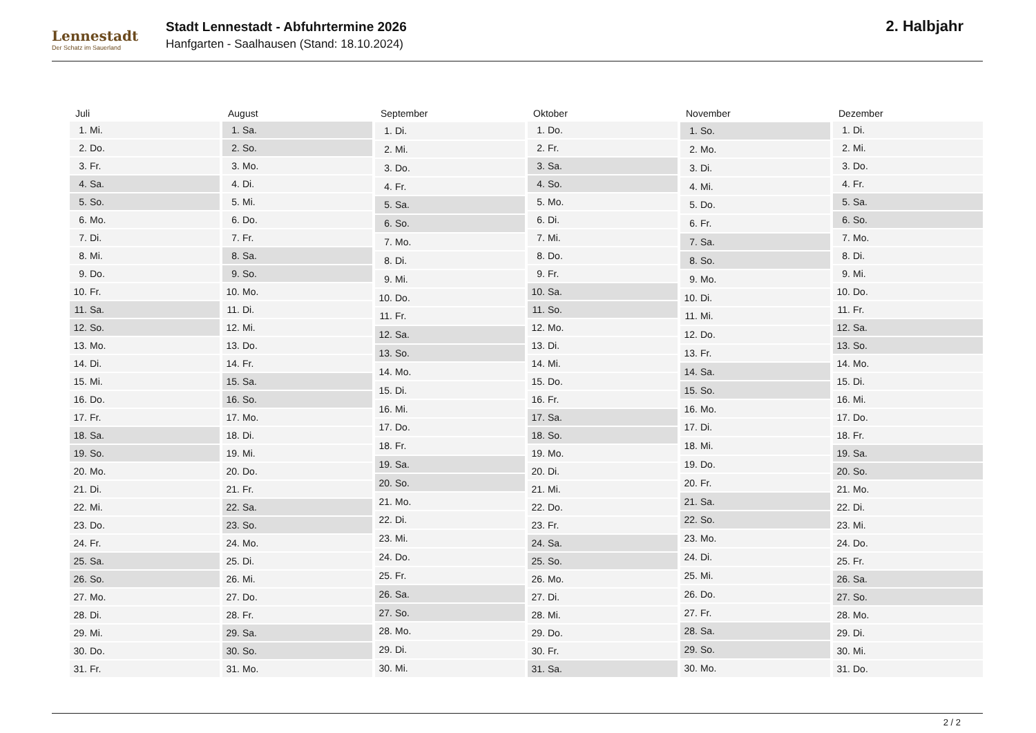Lennestadt
Der Schatz im Sauerland
Stadt Lennestadt - Abfuhrtermine 2026
Hanfgarten - Saalhausen (Stand: 18.10.2024)
2. Halbjahr
| Juli | |
| --- | --- |
| 1. | Mi. |
| 2. | Do. |
| 3. | Fr. |
| 4. | Sa. |
| 5. | So. |
| 6. | Mo. |
| 7. | Di. |
| 8. | Mi. |
| 9. | Do. |
| 10. | Fr. |
| 11. | Sa. |
| 12. | So. |
| 13. | Mo. |
| 14. | Di. |
| 15. | Mi. |
| 16. | Do. |
| 17. | Fr. |
| 18. | Sa. |
| 19. | So. |
| 20. | Mo. |
| 21. | Di. |
| 22. | Mi. |
| 23. | Do. |
| 24. | Fr. |
| 25. | Sa. |
| 26. | So. |
| 27. | Mo. |
| 28. | Di. |
| 29. | Mi. |
| 30. | Do. |
| 31. | Fr. |
| August | |
| --- | --- |
| 1. | Sa. |
| 2. | So. |
| 3. | Mo. |
| 4. | Di. |
| 5. | Mi. |
| 6. | Do. |
| 7. | Fr. |
| 8. | Sa. |
| 9. | So. |
| 10. | Mo. |
| 11. | Di. |
| 12. | Mi. |
| 13. | Do. |
| 14. | Fr. |
| 15. | Sa. |
| 16. | So. |
| 17. | Mo. |
| 18. | Di. |
| 19. | Mi. |
| 20. | Do. |
| 21. | Fr. |
| 22. | Sa. |
| 23. | So. |
| 24. | Mo. |
| 25. | Di. |
| 26. | Mi. |
| 27. | Do. |
| 28. | Fr. |
| 29. | Sa. |
| 30. | So. |
| 31. | Mo. |
| September | |
| --- | --- |
| 1. | Di. |
| 2. | Mi. |
| 3. | Do. |
| 4. | Fr. |
| 5. | Sa. |
| 6. | So. |
| 7. | Mo. |
| 8. | Di. |
| 9. | Mi. |
| 10. | Do. |
| 11. | Fr. |
| 12. | Sa. |
| 13. | So. |
| 14. | Mo. |
| 15. | Di. |
| 16. | Mi. |
| 17. | Do. |
| 18. | Fr. |
| 19. | Sa. |
| 20. | So. |
| 21. | Mo. |
| 22. | Di. |
| 23. | Mi. |
| 24. | Do. |
| 25. | Fr. |
| 26. | Sa. |
| 27. | So. |
| 28. | Mo. |
| 29. | Di. |
| 30. | Mi. |
| Oktober | |
| --- | --- |
| 1. | Do. |
| 2. | Fr. |
| 3. | Sa. |
| 4. | So. |
| 5. | Mo. |
| 6. | Di. |
| 7. | Mi. |
| 8. | Do. |
| 9. | Fr. |
| 10. | Sa. |
| 11. | So. |
| 12. | Mo. |
| 13. | Di. |
| 14. | Mi. |
| 15. | Do. |
| 16. | Fr. |
| 17. | Sa. |
| 18. | So. |
| 19. | Mo. |
| 20. | Di. |
| 21. | Mi. |
| 22. | Do. |
| 23. | Fr. |
| 24. | Sa. |
| 25. | So. |
| 26. | Mo. |
| 27. | Di. |
| 28. | Mi. |
| 29. | Do. |
| 30. | Fr. |
| 31. | Sa. |
| November | |
| --- | --- |
| 1. | So. |
| 2. | Mo. |
| 3. | Di. |
| 4. | Mi. |
| 5. | Do. |
| 6. | Fr. |
| 7. | Sa. |
| 8. | So. |
| 9. | Mo. |
| 10. | Di. |
| 11. | Mi. |
| 12. | Do. |
| 13. | Fr. |
| 14. | Sa. |
| 15. | So. |
| 16. | Mo. |
| 17. | Di. |
| 18. | Mi. |
| 19. | Do. |
| 20. | Fr. |
| 21. | Sa. |
| 22. | So. |
| 23. | Mo. |
| 24. | Di. |
| 25. | Mi. |
| 26. | Do. |
| 27. | Fr. |
| 28. | Sa. |
| 29. | So. |
| 30. | Mo. |
| Dezember | |
| --- | --- |
| 1. | Di. |
| 2. | Mi. |
| 3. | Do. |
| 4. | Fr. |
| 5. | Sa. |
| 6. | So. |
| 7. | Mo. |
| 8. | Di. |
| 9. | Mi. |
| 10. | Do. |
| 11. | Fr. |
| 12. | Sa. |
| 13. | So. |
| 14. | Mo. |
| 15. | Di. |
| 16. | Mi. |
| 17. | Do. |
| 18. | Fr. |
| 19. | Sa. |
| 20. | So. |
| 21. | Mo. |
| 22. | Di. |
| 23. | Mi. |
| 24. | Do. |
| 25. | Fr. |
| 26. | Sa. |
| 27. | So. |
| 28. | Mo. |
| 29. | Di. |
| 30. | Mi. |
| 31. | Do. |
2 / 2